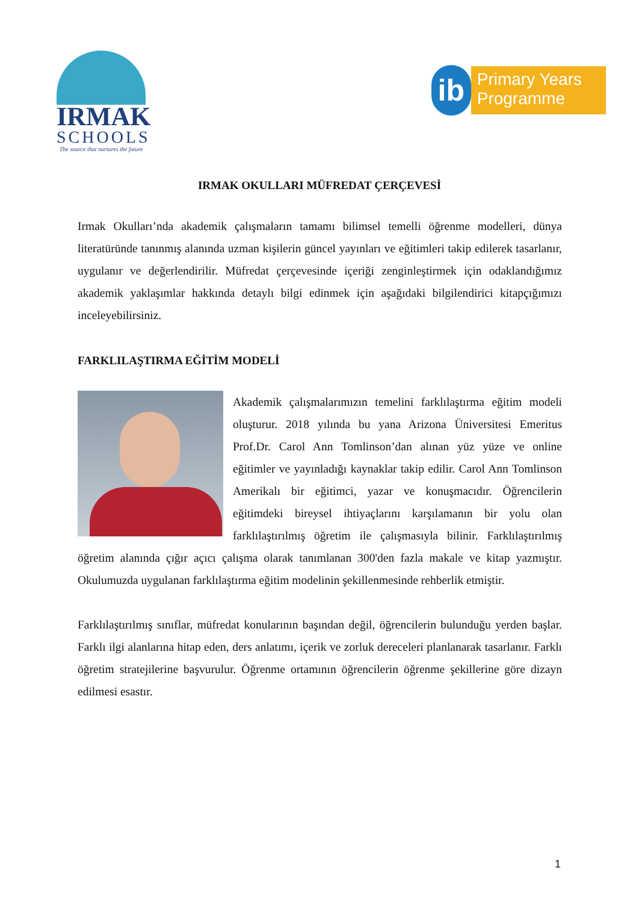IRMAK
SCHOOLS
The source that nurtures the future
ib
Primary Years
Programme
IRMAK OKULLARI MÜFREDAT ÇERÇEVESİ
Irmak Okulları’nda akademik çalışmaların tamamı bilimsel temelli öğrenme modelleri, dünya literatüründe tanınmış alanında uzman kişilerin güncel yayınları ve eğitimleri takip edilerek tasarlanır, uygulanır ve değerlendirilir. Müfredat çerçevesinde içeriği zenginleştirmek için odaklandığımız akademik yaklaşımlar hakkında detaylı bilgi edinmek için aşağıdaki bilgilendirici kitapçığımızı inceleyebilirsiniz.
FARKLILAŞTIRMA EĞİTİM MODELİ
Akademik çalışmalarımızın temelini farklılaştırma eğitim modeli oluşturur. 2018 yılında bu yana Arizona Üniversitesi Emeritus Prof.Dr. Carol Ann Tomlinson’dan alınan yüz yüze ve online eğitimler ve yayınladığı kaynaklar takip edilir. Carol Ann Tomlinson Amerikalı bir eğitimci, yazar ve konuşmacıdır. Öğrencilerin eğitimdeki bireysel ihtiyaçlarını karşılamanın bir yolu olan farklılaştırılmış öğretim ile çalışmasıyla bilinir. Farklılaştırılmış öğretim alanında çığır açıcı çalışma olarak tanımlanan 300'den fazla makale ve kitap yazmıştır. Okulumuzda uygulanan farklılaştırma eğitim modelinin şekillenmesinde rehberlik etmiştir.
Farklılaştırılmış sınıflar, müfredat konularının başından değil, öğrencilerin bulunduğu yerden başlar. Farklı ilgi alanlarına hitap eden, ders anlatımı, içerik ve zorluk dereceleri planlanarak tasarlanır. Farklı öğretim stratejilerine başvurulur. Öğrenme ortamının öğrencilerin öğrenme şekillerine göre dizayn edilmesi esastır.
1